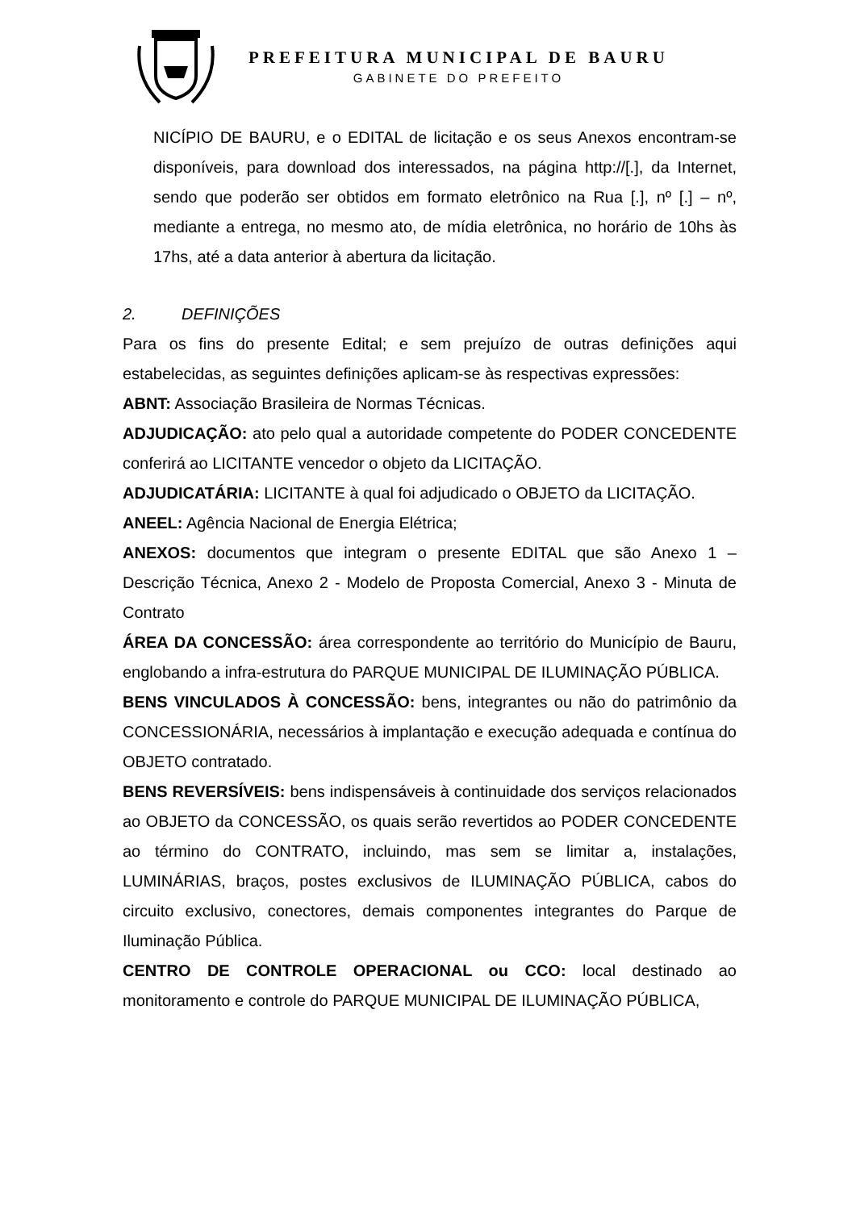PREFEITURA MUNICIPAL DE BAURU
GABINETE DO PREFEITO
NICÍPIO DE BAURU, e o EDITAL de licitação e os seus Anexos encontram-se disponíveis, para download dos interessados, na página http://[.], da Internet, sendo que poderão ser obtidos em formato eletrônico na Rua [.], nº [.] – nº, mediante a entrega, no mesmo ato, de mídia eletrônica, no horário de 10hs às 17hs, até a data anterior à abertura da licitação.
2. DEFINIÇÕES
Para os fins do presente Edital; e sem prejuízo de outras definições aqui estabelecidas, as seguintes definições aplicam-se às respectivas expressões:
ABNT: Associação Brasileira de Normas Técnicas.
ADJUDICAÇÃO: ato pelo qual a autoridade competente do PODER CONCEDENTE conferirá ao LICITANTE vencedor o objeto da LICITAÇÃO.
ADJUDICATÁRIA: LICITANTE à qual foi adjudicado o OBJETO da LICITAÇÃO.
ANEEL: Agência Nacional de Energia Elétrica;
ANEXOS: documentos que integram o presente EDITAL que são Anexo 1 – Descrição Técnica, Anexo 2 - Modelo de Proposta Comercial, Anexo 3 - Minuta de Contrato
ÁREA DA CONCESSÃO: área correspondente ao território do Município de Bauru, englobando a infra-estrutura do PARQUE MUNICIPAL DE ILUMINAÇÃO PÚBLICA.
BENS VINCULADOS À CONCESSÃO: bens, integrantes ou não do patrimônio da CONCESSIONÁRIA, necessários à implantação e execução adequada e contínua do OBJETO contratado.
BENS REVERSÍVEIS: bens indispensáveis à continuidade dos serviços relacionados ao OBJETO da CONCESSÃO, os quais serão revertidos ao PODER CONCEDENTE ao término do CONTRATO, incluindo, mas sem se limitar a, instalações, LUMINÁRIAS, braços, postes exclusivos de ILUMINAÇÃO PÚBLICA, cabos do circuito exclusivo, conectores, demais componentes integrantes do Parque de Iluminação Pública.
CENTRO DE CONTROLE OPERACIONAL ou CCO: local destinado ao monitoramento e controle do PARQUE MUNICIPAL DE ILUMINAÇÃO PÚBLICA,